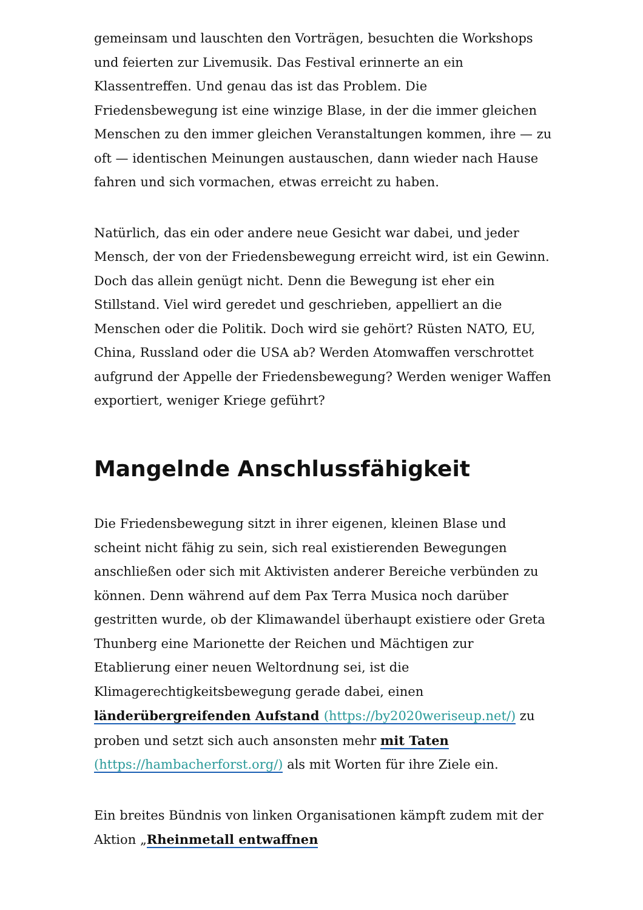gemeinsam und lauschten den Vorträgen, besuchten die Workshops und feierten zur Livemusik. Das Festival erinnerte an ein Klassentreffen. Und genau das ist das Problem. Die Friedensbewegung ist eine winzige Blase, in der die immer gleichen Menschen zu den immer gleichen Veranstaltungen kommen, ihre — zu oft — identischen Meinungen austauschen, dann wieder nach Hause fahren und sich vormachen, etwas erreicht zu haben.
Natürlich, das ein oder andere neue Gesicht war dabei, und jeder Mensch, der von der Friedensbewegung erreicht wird, ist ein Gewinn. Doch das allein genügt nicht. Denn die Bewegung ist eher ein Stillstand. Viel wird geredet und geschrieben, appelliert an die Menschen oder die Politik. Doch wird sie gehört? Rüsten NATO, EU, China, Russland oder die USA ab? Werden Atomwaffen verschrottet aufgrund der Appelle der Friedensbewegung? Werden weniger Waffen exportiert, weniger Kriege geführt?
Mangelnde Anschlussfähigkeit
Die Friedensbewegung sitzt in ihrer eigenen, kleinen Blase und scheint nicht fähig zu sein, sich real existierenden Bewegungen anschließen oder sich mit Aktivisten anderer Bereiche verbünden zu können. Denn während auf dem Pax Terra Musica noch darüber gestritten wurde, ob der Klimawandel überhaupt existiere oder Greta Thunberg eine Marionette der Reichen und Mächtigen zur Etablierung einer neuen Weltordnung sei, ist die Klimagerechtigkeitsbewegung gerade dabei, einen länderübergreifenden Aufstand (https://by2020weriseup.net/) zu proben und setzt sich auch ansonsten mehr mit Taten (https://hambacherforst.org/) als mit Worten für ihre Ziele ein.
Ein breites Bündnis von linken Organisationen kämpft zudem mit der Aktion „Rheinmetall entwaffnen